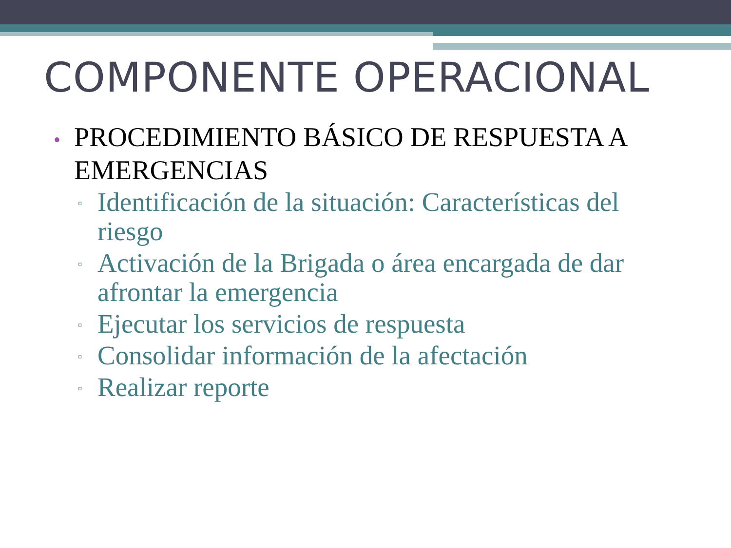COMPONENTE OPERACIONAL
• PROCEDIMIENTO BÁSICO DE RESPUESTA A EMERGENCIAS
▫ Identificación de la situación: Características del riesgo
▫ Activación de la Brigada o área encargada de dar afrontar la emergencia
▫ Ejecutar los servicios de respuesta
▫ Consolidar información de la afectación
▫ Realizar reporte